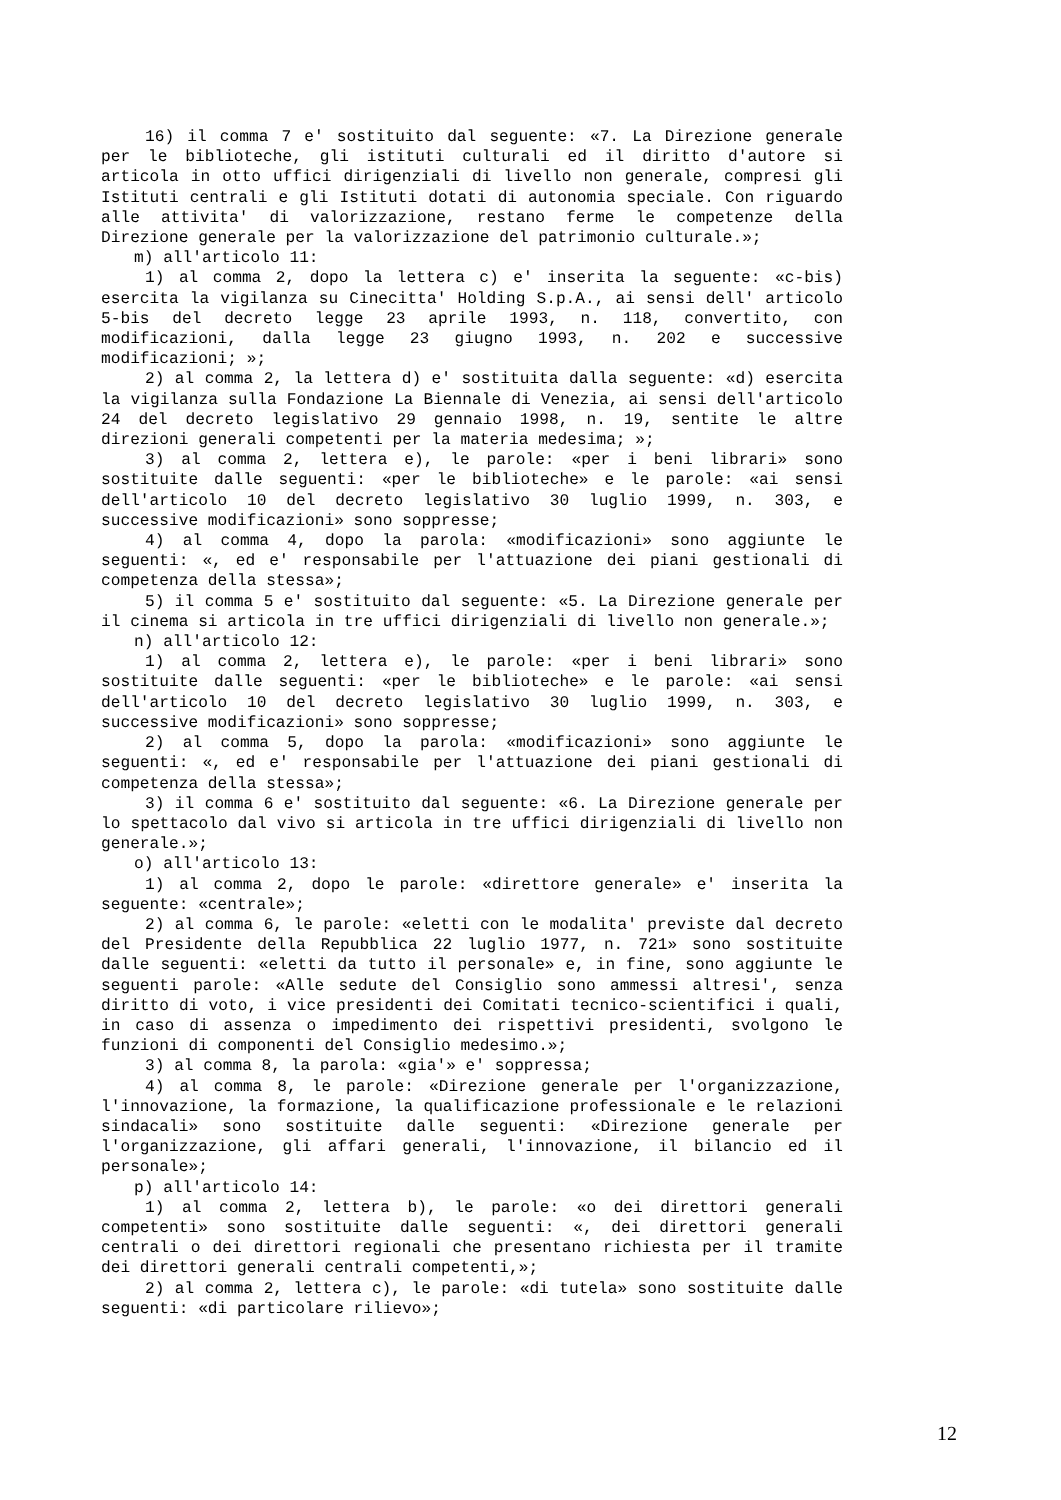16) il comma 7 e' sostituito dal seguente: «7. La Direzione generale per le biblioteche, gli istituti culturali ed il diritto d'autore si articola in otto uffici dirigenziali di livello non generale, compresi gli Istituti centrali e gli Istituti dotati di autonomia speciale. Con riguardo alle attivita' di valorizzazione, restano ferme le competenze della Direzione generale per la valorizzazione del patrimonio culturale.»;
m) all'articolo 11:
1) al comma 2, dopo la lettera c) e' inserita la seguente: «c-bis) esercita la vigilanza su Cinecitta' Holding S.p.A., ai sensi dell' articolo 5-bis del decreto legge 23 aprile 1993, n. 118, convertito, con modificazioni, dalla legge 23 giugno 1993, n. 202 e successive modificazioni; »;
2) al comma 2, la lettera d) e' sostituita dalla seguente: «d) esercita la vigilanza sulla Fondazione La Biennale di Venezia, ai sensi dell'articolo 24 del decreto legislativo 29 gennaio 1998, n. 19, sentite le altre direzioni generali competenti per la materia medesima; »;
3) al comma 2, lettera e), le parole: «per i beni librari» sono sostituite dalle seguenti: «per le biblioteche» e le parole: «ai sensi dell'articolo 10 del decreto legislativo 30 luglio 1999, n. 303, e successive modificazioni» sono soppresse;
4) al comma 4, dopo la parola: «modificazioni» sono aggiunte le seguenti: «, ed e' responsabile per l'attuazione dei piani gestionali di competenza della stessa»;
5) il comma 5 e' sostituito dal seguente: «5. La Direzione generale per il cinema si articola in tre uffici dirigenziali di livello non generale.»;
n) all'articolo 12:
1) al comma 2, lettera e), le parole: «per i beni librari» sono sostituite dalle seguenti: «per le biblioteche» e le parole: «ai sensi dell'articolo 10 del decreto legislativo 30 luglio 1999, n. 303, e successive modificazioni» sono soppresse;
2) al comma 5, dopo la parola: «modificazioni» sono aggiunte le seguenti: «, ed e' responsabile per l'attuazione dei piani gestionali di competenza della stessa»;
3) il comma 6 e' sostituito dal seguente: «6. La Direzione generale per lo spettacolo dal vivo si articola in tre uffici dirigenziali di livello non generale.»;
o) all'articolo 13:
1) al comma 2, dopo le parole: «direttore generale» e' inserita la seguente: «centrale»;
2) al comma 6, le parole: «eletti con le modalita' previste dal decreto del Presidente della Repubblica 22 luglio 1977, n. 721» sono sostituite dalle seguenti: «eletti da tutto il personale» e, in fine, sono aggiunte le seguenti parole: «Alle sedute del Consiglio sono ammessi altresi', senza diritto di voto, i vice presidenti dei Comitati tecnico-scientifici i quali, in caso di assenza o impedimento dei rispettivi presidenti, svolgono le funzioni di componenti del Consiglio medesimo.»;
3) al comma 8, la parola: «gia'» e' soppressa;
4) al comma 8, le parole: «Direzione generale per l'organizzazione, l'innovazione, la formazione, la qualificazione professionale e le relazioni sindacali» sono sostituite dalle seguenti: «Direzione generale per l'organizzazione, gli affari generali, l'innovazione, il bilancio ed il personale»;
p) all'articolo 14:
1) al comma 2, lettera b), le parole: «o dei direttori generali competenti» sono sostituite dalle seguenti: «, dei direttori generali centrali o dei direttori regionali che presentano richiesta per il tramite dei direttori generali centrali competenti,»;
2) al comma 2, lettera c), le parole: «di tutela» sono sostituite dalle seguenti: «di particolare rilievo»;
12